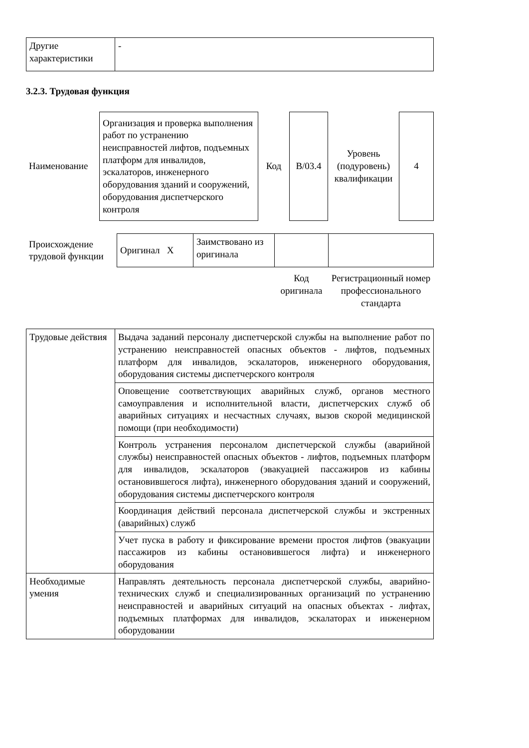| Другие характеристики | - |
3.2.3. Трудовая функция
| Наименование | Организация и проверка выполнения работ по устранению неисправностей лифтов, подъемных платформ для инвалидов, эскалаторов, инженерного оборудования зданий и сооружений, оборудования диспетчерского контроля | Код | B/03.4 | Уровень (подуровень) квалификации | 4 |
| Происхождение трудовой функции | Оригинал X | Заимствовано из оригинала | | |
| | | | Код оригинала | Регистрационный номер профессионального стандарта |
| Трудовые действия | Выдача заданий персоналу диспетчерской службы на выполнение работ по устранению неисправностей опасных объектов - лифтов, подъемных платформ для инвалидов, эскалаторов, инженерного оборудования, оборудования системы диспетчерского контроля |
| | Оповещение соответствующих аварийных служб, органов местного самоуправления и исполнительной власти, диспетчерских служб об аварийных ситуациях и несчастных случаях, вызов скорой медицинской помощи (при необходимости) |
| | Контроль устранения персоналом диспетчерской службы (аварийной службы) неисправностей опасных объектов - лифтов, подъемных платформ для инвалидов, эскалаторов (эвакуацией пассажиров из кабины остановившегося лифта), инженерного оборудования зданий и сооружений, оборудования системы диспетчерского контроля |
| | Координация действий персонала диспетчерской службы и экстренных (аварийных) служб |
| | Учет пуска в работу и фиксирование времени простоя лифтов (эвакуации пассажиров из кабины остановившегося лифта) и инженерного оборудования |
| Необходимые умения | Направлять деятельность персонала диспетчерской службы, аварийно-технических служб и специализированных организаций по устранению неисправностей и аварийных ситуаций на опасных объектах - лифтах, подъемных платформах для инвалидов, эскалаторах и инженерном оборудовании |